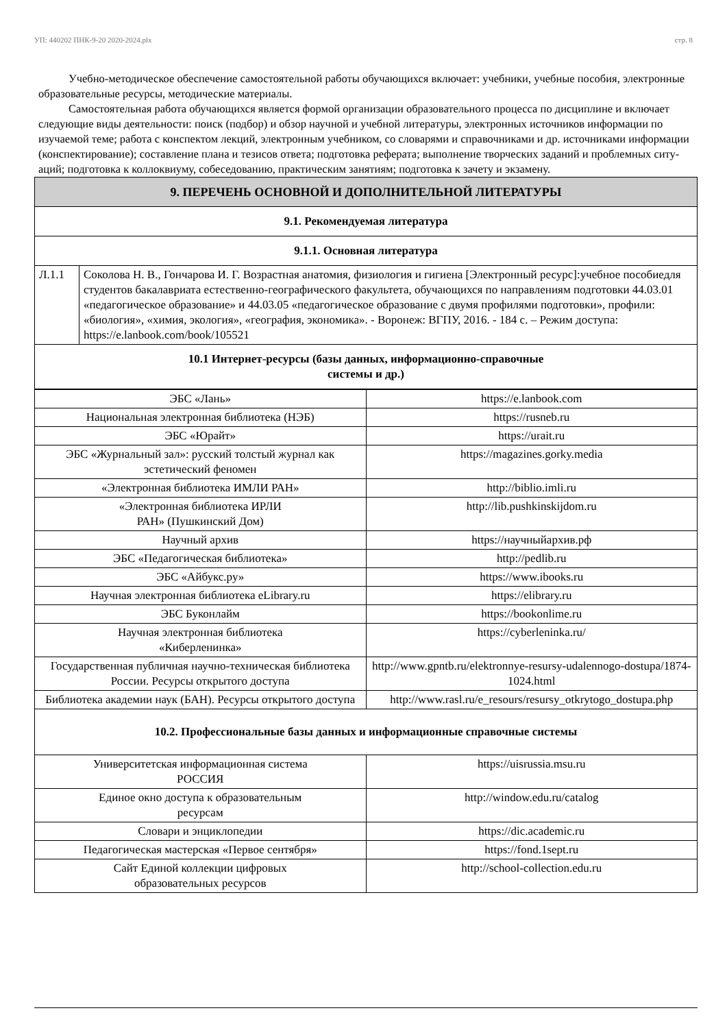УП: 440202 ПНК-9-20 2020-2024.plx стр. 8
Учебно-методическое обеспечение самостоятельной работы обучающихся включает: учебники, учебные пособия, электронные образовательные ресурсы, методические материалы.
Самостоятельная работа обучающихся является формой организации образовательного процесса по дисциплине и включает следующие виды деятельности: поиск (подбор) и обзор научной и учебной литературы, электронных источников информации по изучаемой теме; работа с конспектом лекций, электронным учебником, со словарями и справочниками и др. источниками информации (конспектирование); составление плана и тезисов ответа; подготовка реферата; выполнение творческих заданий и проблемных ситу-аций; подготовка к коллоквиуму, собеседованию, практическим занятиям; подготовка к зачету и экзамену.
| 9. ПЕРЕЧЕНЬ ОСНОВНОЙ И ДОПОЛНИТЕЛЬНОЙ ЛИТЕРАТУРЫ | |
| 9.1. Рекомендуемая литература | |
| 9.1.1. Основная литература | |
| Л.1.1 | Соколова Н. В., Гончарова И. Г. Возрастная анатомия, физиология и гигиена [Электронный ресурс]:учебное пособиедля студентов бакалавриата естественно-географического факультета, обучающихся по направлениям подготовки 44.03.01 «педагогическое образование» и 44.03.05 «педагогическое образование с двумя профилями подготовки», профили: «биология», «химия, экология», «география, экономика». - Воронеж: ВГПУ, 2016. - 184 с. – Режим доступа: https://e.lanbook.com/book/105521 |
| 10.1 Интернет-ресурсы (базы данных, информационно-справочные системы и др.) | |
| ЭБС «Лань» | https://e.lanbook.com |
| Национальная электронная библиотека (НЭБ) | https://rusneb.ru |
| ЭБС «Юрайт» | https://urait.ru |
| ЭБС «Журнальный зал»: русский толстый журнал как эстетический феномен | https://magazines.gorky.media |
| «Электронная библиотека ИМЛИ РАН» | http://biblio.imli.ru |
| «Электронная библиотека ИРЛИ РАН» (Пушкинский Дом) | http://lib.pushkinskijdom.ru |
| Научный архив | https://научныйархив.рф |
| ЭБС «Педагогическая библиотека» | http://pedlib.ru |
| ЭБС «Айбукс.ру» | https://www.ibooks.ru |
| Научная электронная библиотека eLibrary.ru | https://elibrary.ru |
| ЭБС Буконлайм | https://bookonlime.ru |
| Научная электронная библиотека «Киберленинка» | https://cyberleninka.ru/ |
| Государственная публичная научно-техническая библиотека России. Ресурсы открытого доступа | http://www.gpntb.ru/elektronnye-resursy-udalennogo-dostupa/1874-1024.html |
| Библиотека академии наук (БАН). Ресурсы открытого доступа | http://www.rasl.ru/e_resours/resursy_otkrytogo_dostupa.php |
| 10.2. Профессиональные базы данных и информационные справочные системы | |
| Университетская информационная система РОССИЯ | https://uisrussia.msu.ru |
| Единое окно доступа к образовательным ресурсам | http://window.edu.ru/catalog |
| Словари и энциклопедии | https://dic.academic.ru |
| Педагогическая мастерская «Первое сентября» | https://fond.1sept.ru |
| Сайт Единой коллекции цифровых образовательных ресурсов | http://school-collection.edu.ru |